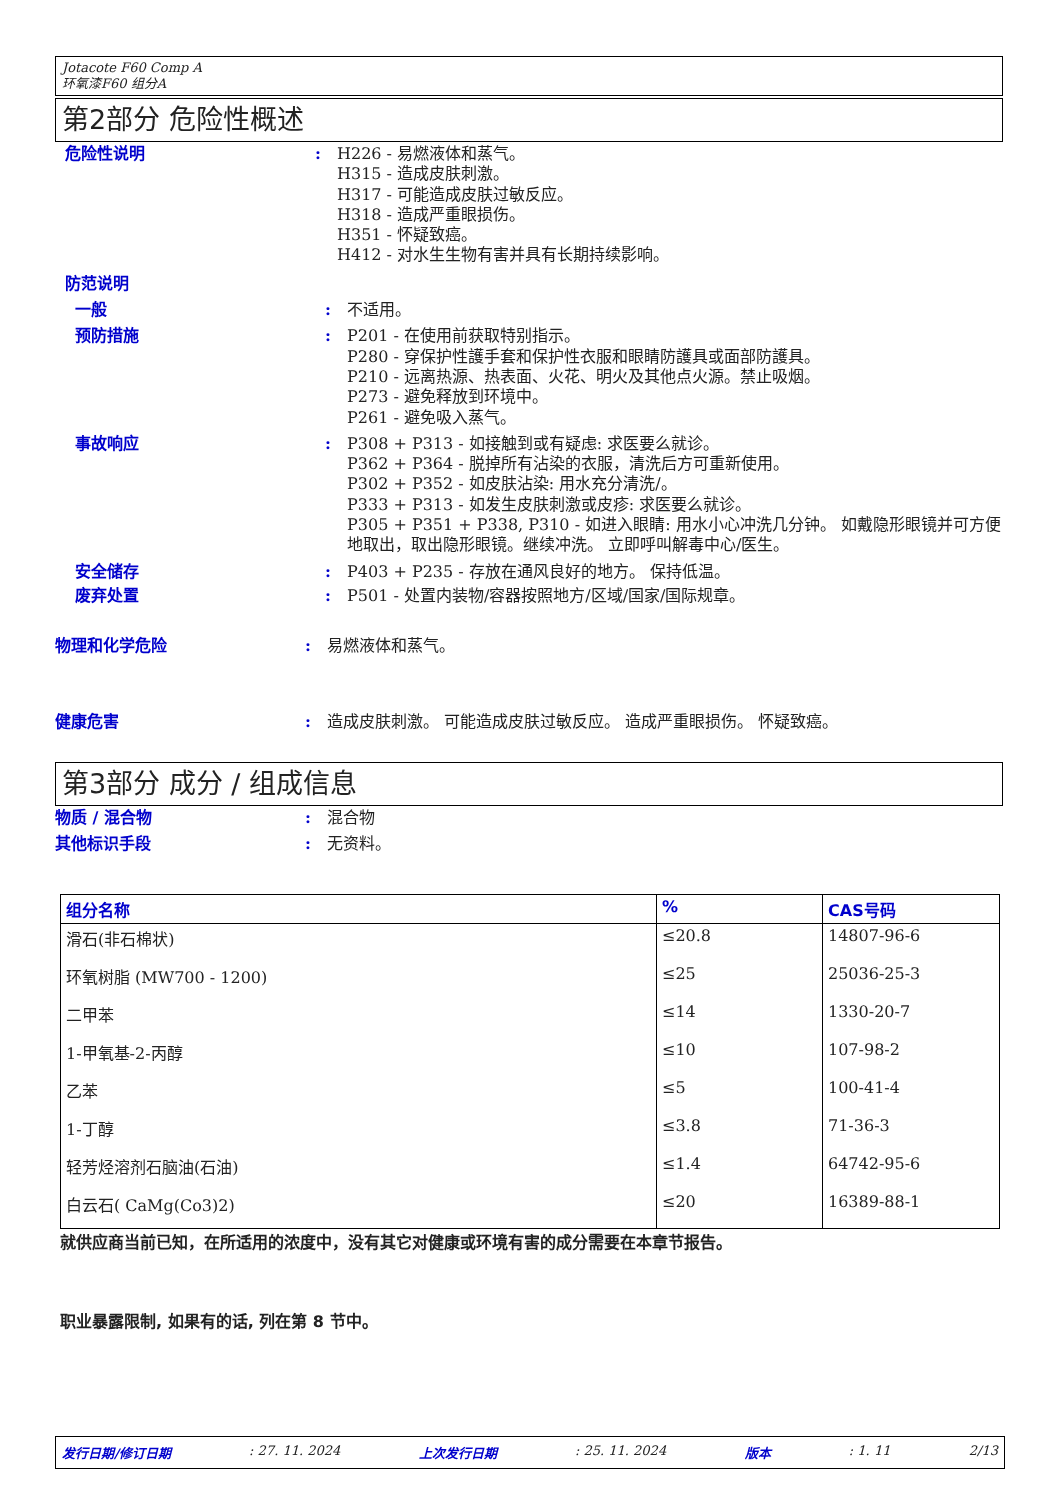Jotacote F60 Comp A
环氧漆F60 组分A
第2部分 危险性概述
危险性说明 : H226 - 易燃液体和蒸气。
H315 - 造成皮肤刺激。
H317 - 可能造成皮肤过敏反应。
H318 - 造成严重眼损伤。
H351 - 怀疑致癌。
H412 - 对水生生物有害并具有长期持续影响。
防范说明
一般 : 不适用。
预防措施 : P201 - 在使用前获取特别指示。
P280 - 穿保护性護手套和保护性衣服和眼睛防護具或面部防護具。
P210 - 远离热源、热表面、火花、明火及其他点火源。禁止吸烟。
P273 - 避免释放到环境中。
P261 - 避免吸入蒸气。
事故响应 : P308 + P313 - 如接触到或有疑虑: 求医要么就诊。
P362 + P364 - 脱掉所有沾染的衣服，清洗后方可重新使用。
P302 + P352 - 如皮肤沾染: 用水充分清洗/。
P333 + P313 - 如发生皮肤刺激或皮疹: 求医要么就诊。
P305 + P351 + P338, P310 - 如进入眼睛: 用水小心冲洗几分钟。 如戴隐形眼镜并可方便地取出，取出隐形眼镜。继续冲洗。 立即呼叫解毒中心/医生。
安全储存 : P403 + P235 - 存放在通风良好的地方。 保持低温。
废弃处置 : P501 - 处置内装物/容器按照地方/区域/国家/国际规章。
物理和化学危险 : 易燃液体和蒸气。
健康危害 : 造成皮肤刺激。 可能造成皮肤过敏反应。 造成严重眼损伤。 怀疑致癌。
第3部分 成分 / 组成信息
物质 / 混合物 : 混合物
其他标识手段 : 无资料。
| 组分名称 | % | CAS号码 |
| --- | --- | --- |
| 滑石(非石棉状) | ≤20.8 | 14807-96-6 |
| 环氧树脂 (MW700 - 1200) | ≤25 | 25036-25-3 |
| 二甲苯 | ≤14 | 1330-20-7 |
| 1-甲氧基-2-丙醇 | ≤10 | 107-98-2 |
| 乙苯 | ≤5 | 100-41-4 |
| 1-丁醇 | ≤3.8 | 71-36-3 |
| 轻芳烃溶剂石脑油(石油) | ≤1.4 | 64742-95-6 |
| 白云石( CaMg(Co3)2) | ≤20 | 16389-88-1 |
就供应商当前已知，在所适用的浓度中，没有其它对健康或环境有害的成分需要在本章节报告。
职业暴露限制, 如果有的话, 列在第 8 节中。
发行日期/修订日期: 27. 11. 2024 上次发行日期: 25. 11. 2024 版本: 1. 11 2/13